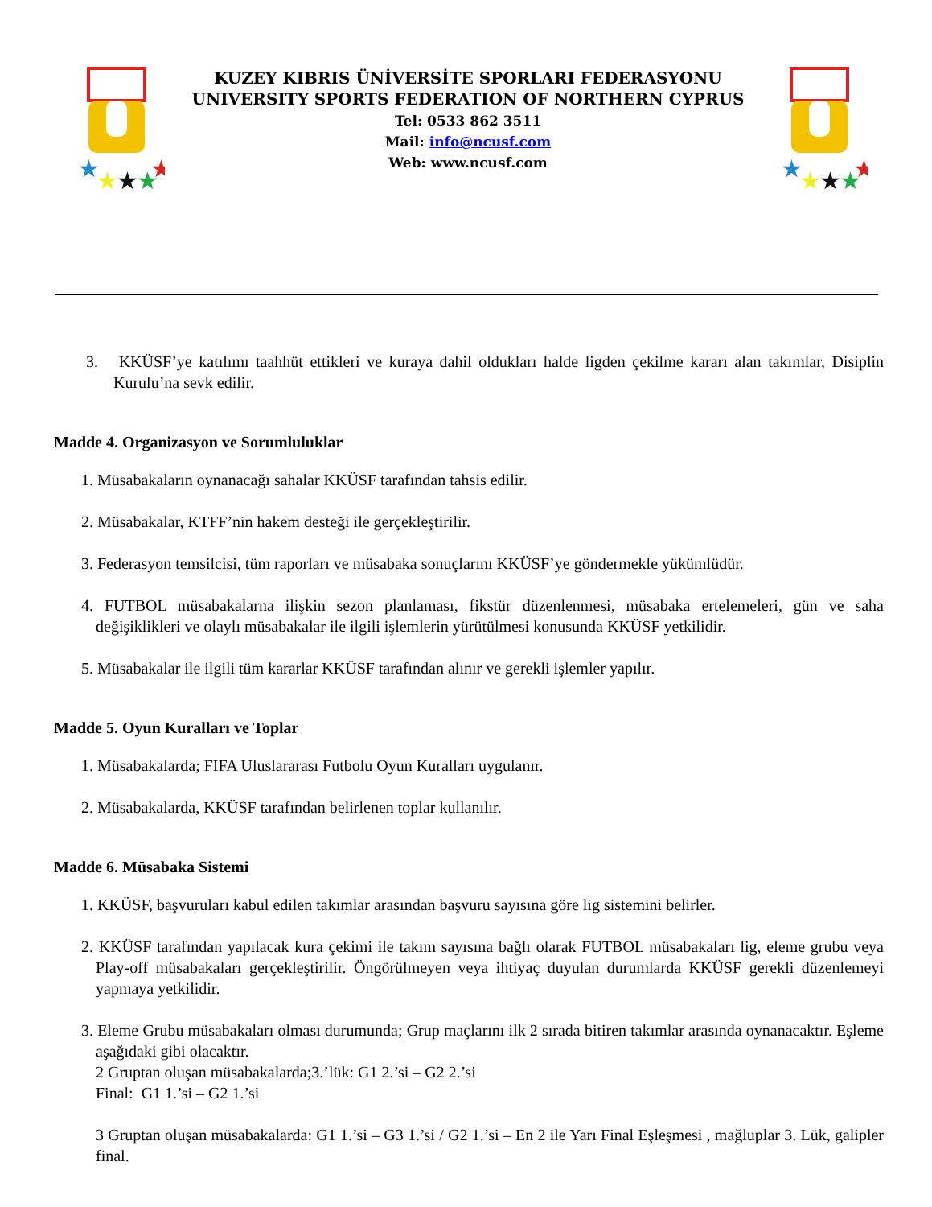★
★
★
★
★
KUZEY KIBRIS ÜNİVERSİTE SPORLARI FEDERASYONU
UNIVERSITY SPORTS FEDERATION OF NORTHERN CYPRUS
Tel: 0533 862 3511
Mail: info@ncusf.com
Web: www.ncusf.com
★
★
★
★
★
3. KKÜSF’ye katılımı taahhüt ettikleri ve kuraya dahil oldukları halde ligden çekilme kararı alan takımlar, Disiplin Kurulu’na sevk edilir.
Madde 4. Organizasyon ve Sorumluluklar
1. Müsabakaların oynanacağı sahalar KKÜSF tarafından tahsis edilir.
2. Müsabakalar, KTFF’nin hakem desteği ile gerçekleştirilir.
3. Federasyon temsilcisi, tüm raporları ve müsabaka sonuçlarını KKÜSF’ye göndermekle yükümlüdür.
4. FUTBOL müsabakalarna ilişkin sezon planlaması, fikstür düzenlenmesi, müsabaka ertelemeleri, gün ve saha değişiklikleri ve olaylı müsabakalar ile ilgili işlemlerin yürütülmesi konusunda KKÜSF yetkilidir.
5. Müsabakalar ile ilgili tüm kararlar KKÜSF tarafından alınır ve gerekli işlemler yapılır.
Madde 5. Oyun Kuralları ve Toplar
1. Müsabakalarda; FIFA Uluslararası Futbolu Oyun Kuralları uygulanır.
2. Müsabakalarda, KKÜSF tarafından belirlenen toplar kullanılır.
Madde 6. Müsabaka Sistemi
1. KKÜSF, başvuruları kabul edilen takımlar arasından başvuru sayısına göre lig sistemini belirler.
2. KKÜSF tarafından yapılacak kura çekimi ile takım sayısına bağlı olarak FUTBOL müsabakaları lig, eleme grubu veya Play-off müsabakaları gerçekleştirilir. Öngörülmeyen veya ihtiyaç duyulan durumlarda KKÜSF gerekli düzenlemeyi yapmaya yetkilidir.
3. Eleme Grubu müsabakaları olması durumunda; Grup maçlarını ilk 2 sırada bitiren takımlar arasında oynanacaktır. Eşleme aşağıdaki gibi olacaktır.
2 Gruptan oluşan müsabakalarda;3.’lük: G1 2.’si – G2 2.’si
Final: G1 1.’si – G2 1.’si
3 Gruptan oluşan müsabakalarda: G1 1.’si – G3 1.’si / G2 1.’si – En 2 ile Yarı Final Eşleşmesi , mağluplar 3. Lük, galipler final.